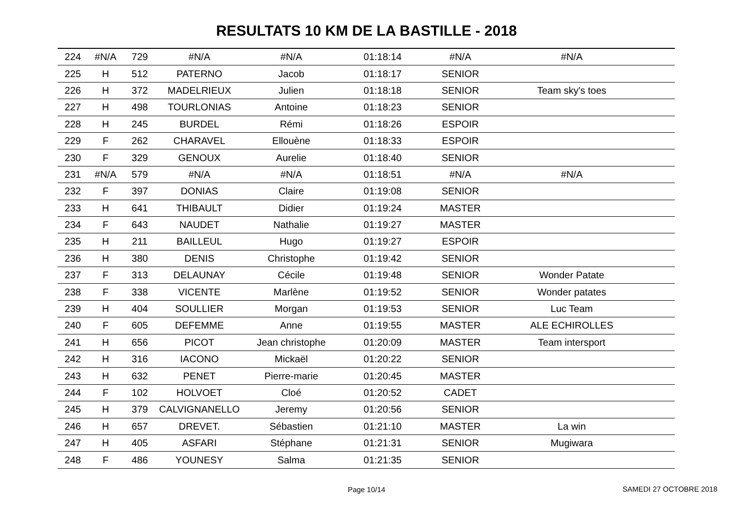RESULTATS 10 KM DE LA BASTILLE - 2018
| 224 | #N/A | 729 | #N/A | #N/A | 01:18:14 | #N/A | #N/A | |
| 225 | H | 512 | PATERNO | Jacob | 01:18:17 | SENIOR | | |
| 226 | H | 372 | MADELRIEUX | Julien | 01:18:18 | SENIOR | Team sky's toes | |
| 227 | H | 498 | TOURLONIAS | Antoine | 01:18:23 | SENIOR | | |
| 228 | H | 245 | BURDEL | Rémi | 01:18:26 | ESPOIR | | |
| 229 | F | 262 | CHARAVEL | Ellouène | 01:18:33 | ESPOIR | | |
| 230 | F | 329 | GENOUX | Aurelie | 01:18:40 | SENIOR | | |
| 231 | #N/A | 579 | #N/A | #N/A | 01:18:51 | #N/A | #N/A | |
| 232 | F | 397 | DONIAS | Claire | 01:19:08 | SENIOR | | |
| 233 | H | 641 | THIBAULT | Didier | 01:19:24 | MASTER | | |
| 234 | F | 643 | NAUDET | Nathalie | 01:19:27 | MASTER | | |
| 235 | H | 211 | BAILLEUL | Hugo | 01:19:27 | ESPOIR | | |
| 236 | H | 380 | DENIS | Christophe | 01:19:42 | SENIOR | | |
| 237 | F | 313 | DELAUNAY | Cécile | 01:19:48 | SENIOR | Wonder Patate | |
| 238 | F | 338 | VICENTE | Marlène | 01:19:52 | SENIOR | Wonder patates | |
| 239 | H | 404 | SOULLIER | Morgan | 01:19:53 | SENIOR | Luc Team | |
| 240 | F | 605 | DEFEMME | Anne | 01:19:55 | MASTER | ALE ECHIROLLES | |
| 241 | H | 656 | PICOT | Jean christophe | 01:20:09 | MASTER | Team intersport | |
| 242 | H | 316 | IACONO | Mickaël | 01:20:22 | SENIOR | | |
| 243 | H | 632 | PENET | Pierre-marie | 01:20:45 | MASTER | | |
| 244 | F | 102 | HOLVOET | Cloé | 01:20:52 | CADET | | |
| 245 | H | 379 | CALVIGNANELLO | Jeremy | 01:20:56 | SENIOR | | |
| 246 | H | 657 | DREVET. | Sébastien | 01:21:10 | MASTER | La win | |
| 247 | H | 405 | ASFARI | Stéphane | 01:21:31 | SENIOR | Mugiwara | |
| 248 | F | 486 | YOUNESY | Salma | 01:21:35 | SENIOR | | |
Page 10/14
SAMEDI 27 OCTOBRE 2018